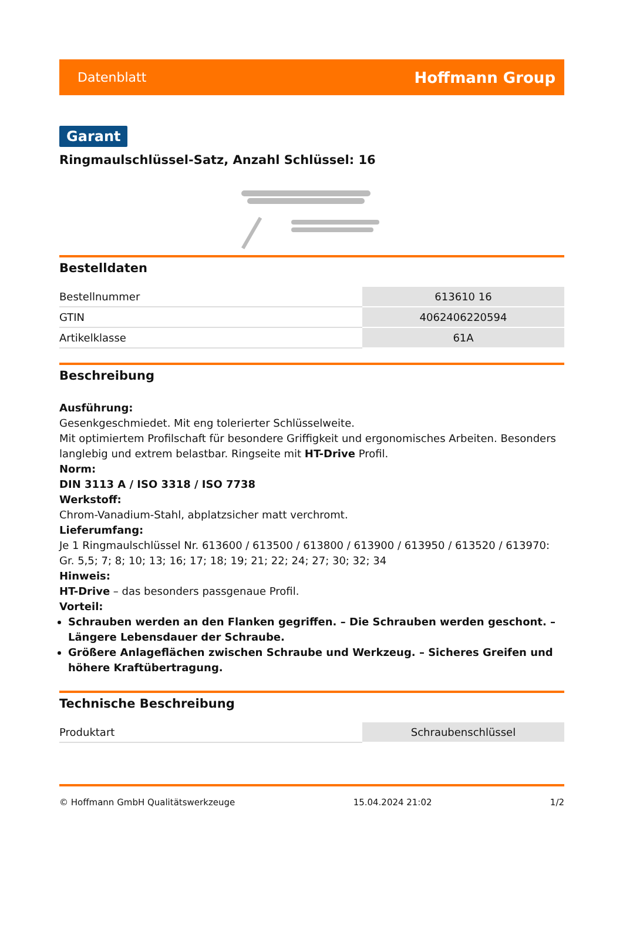Datenblatt Hoffmann Group
Garant
Ringmaulschlüssel-Satz, Anzahl Schlüssel: 16
Bestelldaten
| Bestellnummer | 613610 16 |
| GTIN | 4062406220594 |
| Artikelklasse | 61A |
Beschreibung
Ausführung:
Gesenkgeschmiedet. Mit eng tolerierter Schlüsselweite.
Mit optimiertem Profilschaft für besondere Griffigkeit und ergonomisches Arbeiten. Besonders langlebig und extrem belastbar. Ringseite mit HT-Drive Profil.
Norm:
DIN 3113 A / ISO 3318 / ISO 7738
Werkstoff:
Chrom-Vanadium-Stahl, abplatzsicher matt verchromt.
Lieferumfang:
Je 1 Ringmaulschlüssel Nr. 613600 / 613500 / 613800 / 613900 / 613950 / 613520 / 613970: Gr. 5,5; 7; 8; 10; 13; 16; 17; 18; 19; 21; 22; 24; 27; 30; 32; 34
Hinweis:
HT-Drive – das besonders passgenaue Profil.
Vorteil:
Schrauben werden an den Flanken gegriffen. – Die Schrauben werden geschont. – Längere Lebensdauer der Schraube.
Größere Anlageflächen zwischen Schraube und Werkzeug. – Sicheres Greifen und höhere Kraftübertragung.
Technische Beschreibung
| Produktart | Schraubenschlüssel |
© Hoffmann GmbH Qualitätswerkzeuge 15.04.2024 21:02 1/2